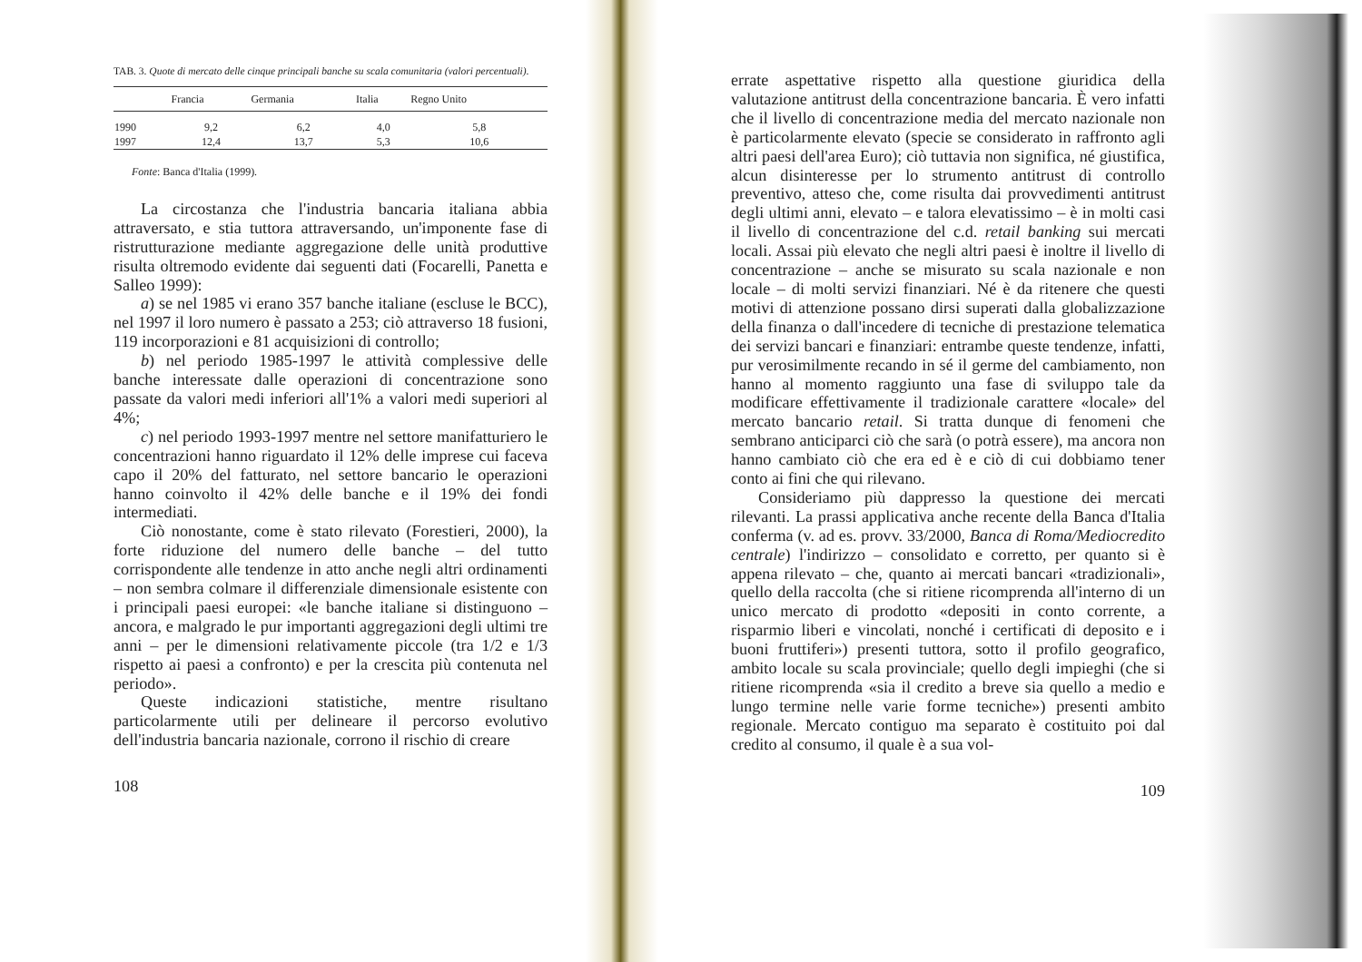TAB. 3. Quote di mercato delle cinque principali banche su scala comunitaria (valori percentuali).
| | Francia | Germania | Italia | Regno Unito |
| --- | --- | --- | --- | --- |
| 1990 | 9,2 | 6,2 | 4,0 | 5,8 |
| 1997 | 12,4 | 13,7 | 5,3 | 10,6 |
Fonte: Banca d'Italia (1999).
La circostanza che l'industria bancaria italiana abbia attraversato, e stia tuttora attraversando, un'imponente fase di ristrutturazione mediante aggregazione delle unità produttive risulta oltremodo evidente dai seguenti dati (Focarelli, Panetta e Salleo 1999):
a) se nel 1985 vi erano 357 banche italiane (escluse le BCC), nel 1997 il loro numero è passato a 253; ciò attraverso 18 fusioni, 119 incorporazioni e 81 acquisizioni di controllo;
b) nel periodo 1985-1997 le attività complessive delle banche interessate dalle operazioni di concentrazione sono passate da valori medi inferiori all'1% a valori medi superiori al 4%;
c) nel periodo 1993-1997 mentre nel settore manifatturiero le concentrazioni hanno riguardato il 12% delle imprese cui faceva capo il 20% del fatturato, nel settore bancario le operazioni hanno coinvolto il 42% delle banche e il 19% dei fondi intermediati.
Ciò nonostante, come è stato rilevato (Forestieri, 2000), la forte riduzione del numero delle banche – del tutto corrispondente alle tendenze in atto anche negli altri ordinamenti – non sembra colmare il differenziale dimensionale esistente con i principali paesi europei: «le banche italiane si distinguono – ancora, e malgrado le pur importanti aggregazioni degli ultimi tre anni – per le dimensioni relativamente piccole (tra 1/2 e 1/3 rispetto ai paesi a confronto) e per la crescita più contenuta nel periodo».
Queste indicazioni statistiche, mentre risultano particolarmente utili per delineare il percorso evolutivo dell'industria bancaria nazionale, corrono il rischio di creare
108
errate aspettative rispetto alla questione giuridica della valutazione antitrust della concentrazione bancaria. È vero infatti che il livello di concentrazione media del mercato nazionale non è particolarmente elevato (specie se considerato in raffronto agli altri paesi dell'area Euro); ciò tuttavia non significa, né giustifica, alcun disinteresse per lo strumento antitrust di controllo preventivo, atteso che, come risulta dai provvedimenti antitrust degli ultimi anni, elevato – e talora elevatissimo – è in molti casi il livello di concentrazione del c.d. retail banking sui mercati locali. Assai più elevato che negli altri paesi è inoltre il livello di concentrazione – anche se misurato su scala nazionale e non locale – di molti servizi finanziari. Né è da ritenere che questi motivi di attenzione possano dirsi superati dalla globalizzazione della finanza o dall'incedere di tecniche di prestazione telematica dei servizi bancari e finanziari: entrambe queste tendenze, infatti, pur verosimilmente recando in sé il germe del cambiamento, non hanno al momento raggiunto una fase di sviluppo tale da modificare effettivamente il tradizionale carattere «locale» del mercato bancario retail. Si tratta dunque di fenomeni che sembrano anticiparci ciò che sarà (o potrà essere), ma ancora non hanno cambiato ciò che era ed è e ciò di cui dobbiamo tener conto ai fini che qui rilevano.
Consideriamo più dappresso la questione dei mercati rilevanti. La prassi applicativa anche recente della Banca d'Italia conferma (v. ad es. provv. 33/2000, Banca di Roma/Mediocredito centrale) l'indirizzo – consolidato e corretto, per quanto si è appena rilevato – che, quanto ai mercati bancari «tradizionali», quello della raccolta (che si ritiene ricomprenda all'interno di un unico mercato di prodotto «depositi in conto corrente, a risparmio liberi e vincolati, nonché i certificati di deposito e i buoni fruttiferi») presenti tuttora, sotto il profilo geografico, ambito locale su scala provinciale; quello degli impieghi (che si ritiene ricomprenda «sia il credito a breve sia quello a medio e lungo termine nelle varie forme tecniche») presenti ambito regionale. Mercato contiguo ma separato è costituito poi dal credito al consumo, il quale è a sua vol-
109